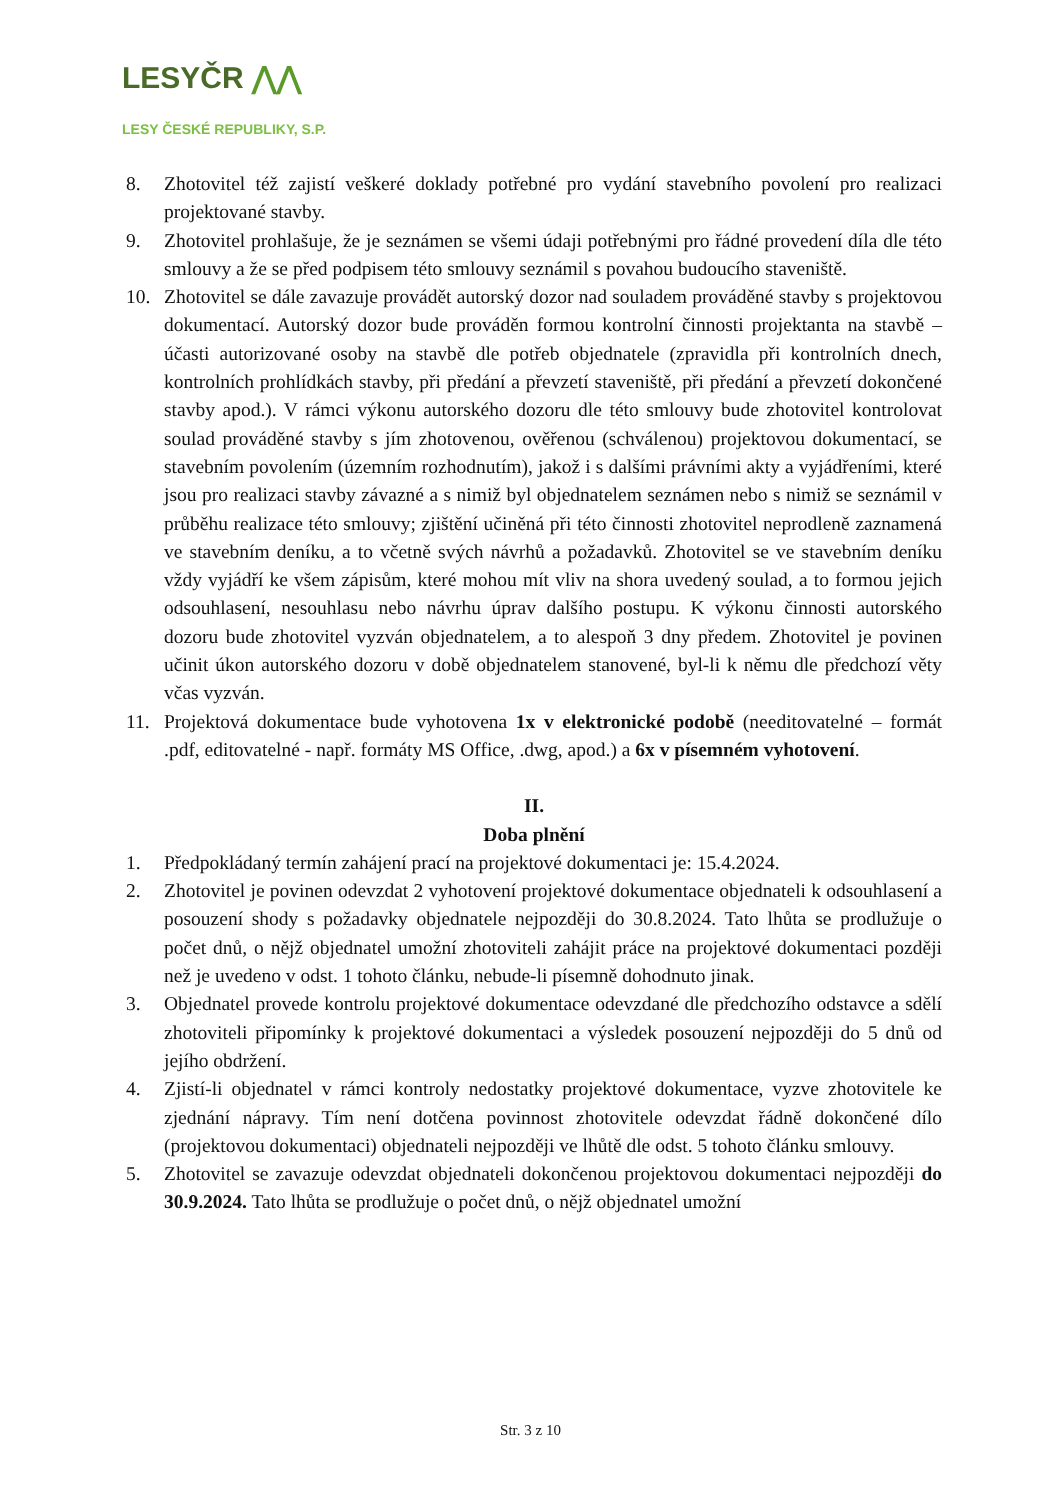LESYČR ⋀⋀
LESY ČESKÉ REPUBLIKY, S.P.
8. Zhotovitel též zajistí veškeré doklady potřebné pro vydání stavebního povolení pro realizaci projektované stavby.
9. Zhotovitel prohlašuje, že je seznámen se všemi údaji potřebnými pro řádné provedení díla dle této smlouvy a že se před podpisem této smlouvy seznámil s povahou budoucího staveniště.
10. Zhotovitel se dále zavazuje provádět autorský dozor nad souladem prováděné stavby s projektovou dokumentací. Autorský dozor bude prováděn formou kontrolní činnosti projektanta na stavbě – účasti autorizované osoby na stavbě dle potřeb objednatele (zpravidla při kontrolních dnech, kontrolních prohlídkách stavby, při předání a převzetí staveniště, při předání a převzetí dokončené stavby apod.). V rámci výkonu autorského dozoru dle této smlouvy bude zhotovitel kontrolovat soulad prováděné stavby s jím zhotovenou, ověřenou (schválenou) projektovou dokumentací, se stavebním povolením (územním rozhodnutím), jakož i s dalšími právními akty a vyjádřeními, které jsou pro realizaci stavby závazné a s nimiž byl objednatelem seznámen nebo s nimiž se seznámil v průběhu realizace této smlouvy; zjištění učiněná při této činnosti zhotovitel neprodleně zaznamená ve stavebním deníku, a to včetně svých návrhů a požadavků. Zhotovitel se ve stavebním deníku vždy vyjádří ke všem zápisům, které mohou mít vliv na shora uvedený soulad, a to formou jejich odsouhlasení, nesouhlasu nebo návrhu úprav dalšího postupu. K výkonu činnosti autorského dozoru bude zhotovitel vyzván objednatelem, a to alespoň 3 dny předem. Zhotovitel je povinen učinit úkon autorského dozoru v době objednatelem stanovené, byl-li k němu dle předchozí věty včas vyzván.
11. Projektová dokumentace bude vyhotovena 1x v elektronické podobě (needitovatelné – formát .pdf, editovatelné - např. formáty MS Office, .dwg, apod.) a 6x v písemném vyhotovení.
II.
Doba plnění
1. Předpokládaný termín zahájení prací na projektové dokumentaci je: 15.4.2024.
2. Zhotovitel je povinen odevzdat 2 vyhotovení projektové dokumentace objednateli k odsouhlasení a posouzení shody s požadavky objednatele nejpozději do 30.8.2024. Tato lhůta se prodlužuje o počet dnů, o nějž objednatel umožní zhotoviteli zahájit práce na projektové dokumentaci později než je uvedeno v odst. 1 tohoto článku, nebude-li písemně dohodnuto jinak.
3. Objednatel provede kontrolu projektové dokumentace odevzdané dle předchozího odstavce a sdělí zhotoviteli připomínky k projektové dokumentaci a výsledek posouzení nejpozději do 5 dnů od jejího obdržení.
4. Zjistí-li objednatel v rámci kontroly nedostatky projektové dokumentace, vyzve zhotovitele ke zjednání nápravy. Tím není dotčena povinnost zhotovitele odevzdat řádně dokončené dílo (projektovou dokumentaci) objednateli nejpozději ve lhůtě dle odst. 5 tohoto článku smlouvy.
5. Zhotovitel se zavazuje odevzdat objednateli dokončenou projektovou dokumentaci nejpozději do 30.9.2024. Tato lhůta se prodlužuje o počet dnů, o nějž objednatel umožní
Str. 3 z 10